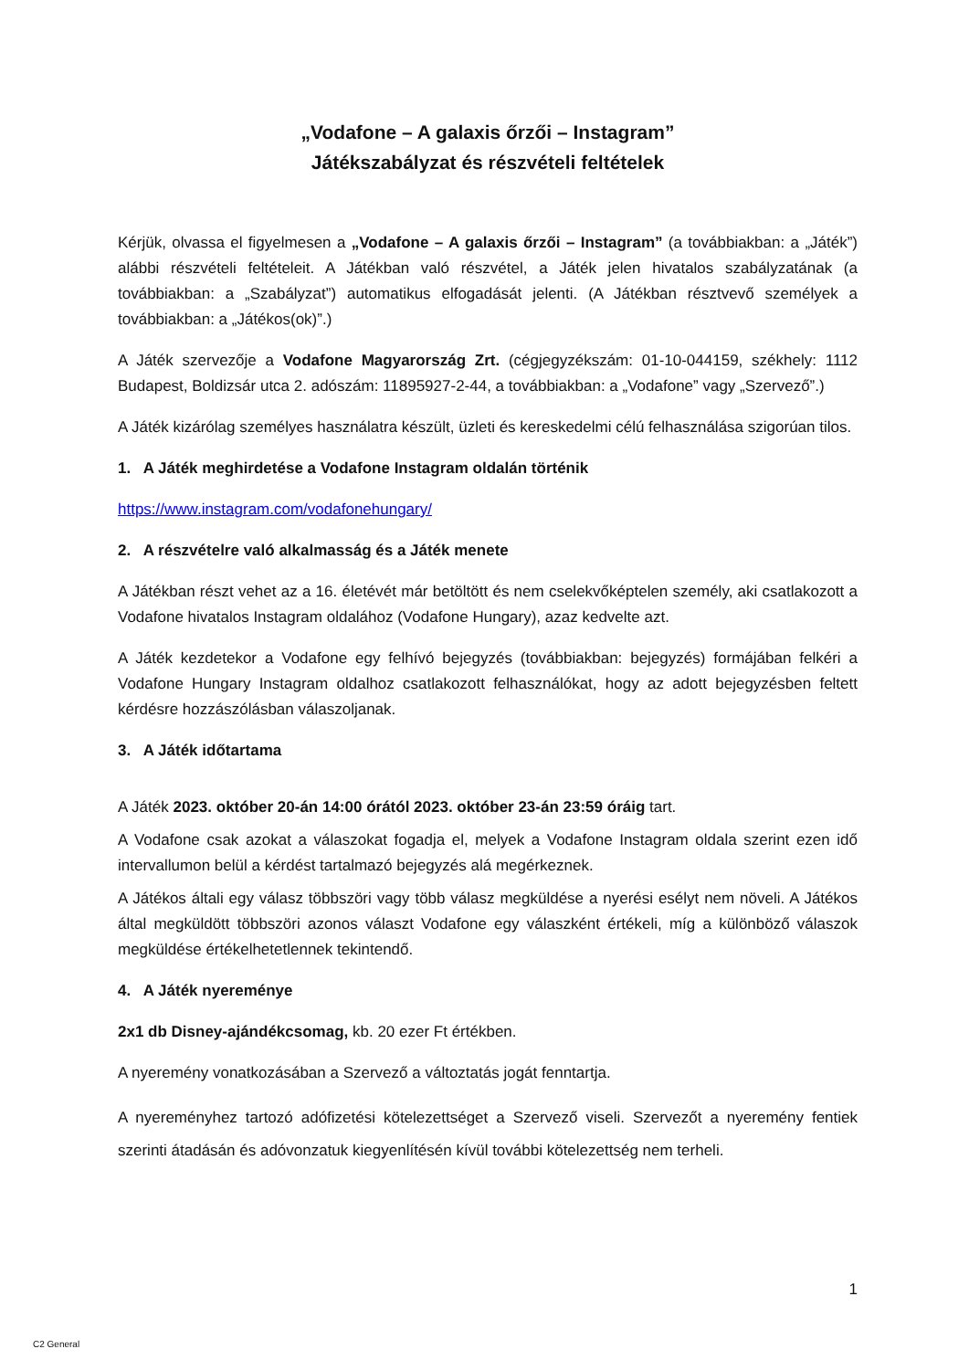„Vodafone – A galaxis őrzői – Instagram”
Játékszabályzat és részvételi feltételek
Kérjük, olvassa el figyelmesen a „Vodafone – A galaxis őrzői – Instagram” (a továbbiakban: a „Játék”) alábbi részvételi feltételeit. A Játékban való részvétel, a Játék jelen hivatalos szabályzatának (a továbbiakban: a „Szabályzat”) automatikus elfogadását jelenti. (A Játékban résztvevő személyek a továbbiakban: a „Játékos(ok)”.)
A Játék szervezője a Vodafone Magyarország Zrt. (cégjegyzékszám: 01-10-044159, székhely: 1112 Budapest, Boldizsár utca 2. adószám: 11895927-2-44, a továbbiakban: a „Vodafone” vagy „Szervező”.)
A Játék kizárólag személyes használatra készült, üzleti és kereskedelmi célú felhasználása szigorúan tilos.
1. A Játék meghirdetése a Vodafone Instagram oldalán történik
https://www.instagram.com/vodafonehungary/
2. A részvételre való alkalmasság és a Játék menete
A Játékban részt vehet az a 16. életévét már betöltött és nem cselekvőképtelen személy, aki csatlakozott a Vodafone hivatalos Instagram oldalához (Vodafone Hungary), azaz kedvelte azt.
A Játék kezdetekor a Vodafone egy felhívó bejegyzés (továbbiakban: bejegyzés) formájában felkéri a Vodafone Hungary Instagram oldalhoz csatlakozott felhasználókat, hogy az adott bejegyzésben feltett kérdésre hozzászólásban válaszoljanak.
3. A Játék időtartama
A Játék 2023. október 20-án 14:00 órától 2023. október 23-án 23:59 óráig tart.
A Vodafone csak azokat a válaszokat fogadja el, melyek a Vodafone Instagram oldala szerint ezen idő intervallumon belül a kérdést tartalmazó bejegyzés alá megérkeznek.
A Játékos általi egy válasz többszöri vagy több válasz megküldése a nyerési esélyt nem növeli. A Játékos által megküldött többszöri azonos választ Vodafone egy válaszként értékeli, míg a különböző válaszok megküldése értékelhetetlennek tekintendő.
4. A Játék nyereménye
2x1 db Disney-ajándékcsomag, kb. 20 ezer Ft értékben.
A nyeremény vonatkozásában a Szervező a változtatás jogát fenntartja.
A nyereményhez tartozó adófizetési kötelezettséget a Szervező viseli. Szervezőt a nyeremény fentiek szerinti átadásán és adóvonzatuk kiegyenlítésén kívül további kötelezettség nem terheli.
1
C2 General